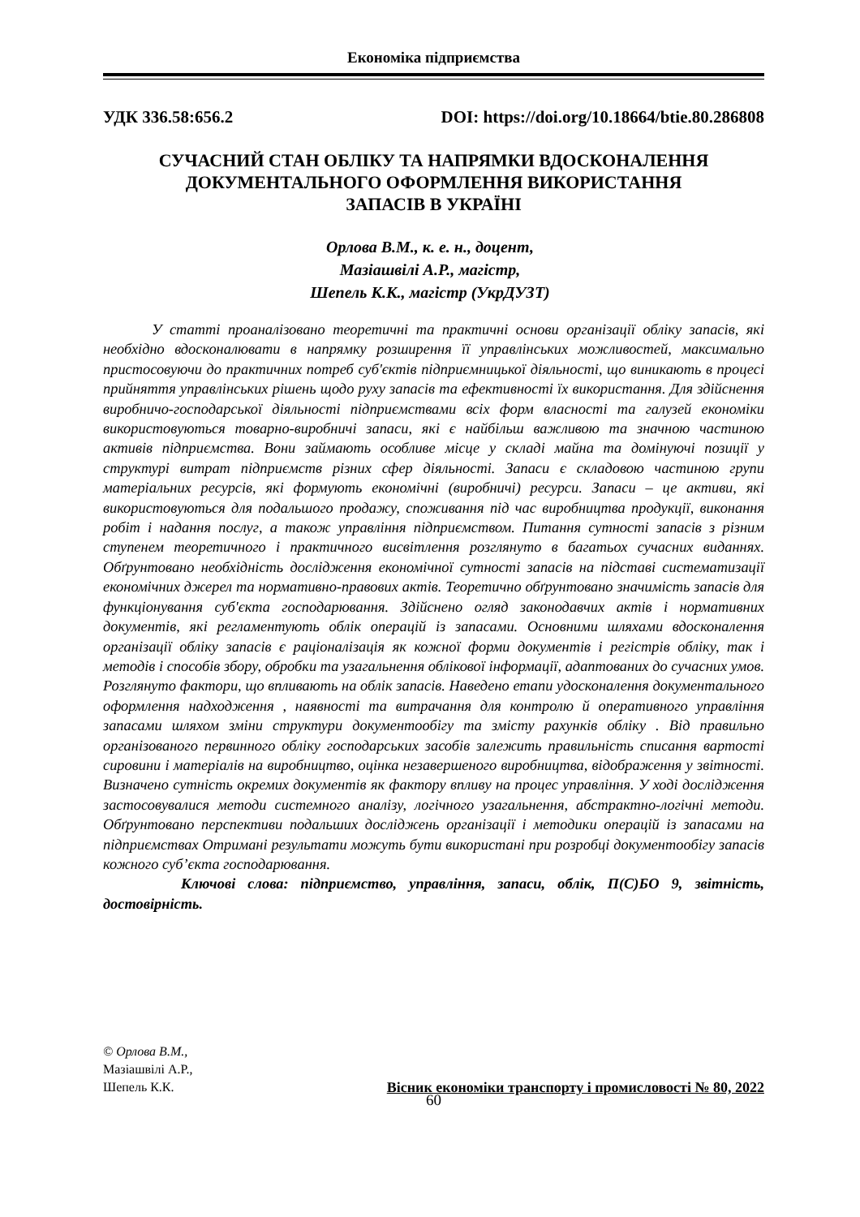Економіка підприємства
УДК 336.58:656.2 DOI: https://doi.org/10.18664/btie.80.286808
СУЧАСНИЙ СТАН ОБЛІКУ ТА НАПРЯМКИ ВДОСКОНАЛЕННЯ
ДОКУМЕНТАЛЬНОГО ОФОРМЛЕННЯ ВИКОРИСТАННЯ
ЗАПАСІВ В УКРАЇНІ
Орлова В.М., к. е. н., доцент,
Мазіашвілі А.Р., магістр,
Шепель К.К., магістр (УкрДУЗТ)
У статті проаналізовано теоретичні та практичні основи організації обліку запасів, які необхідно вдосконалювати в напрямку розширення її управлінських можливостей, максимально пристосовуючи до практичних потреб суб'єктів підприємницької діяльності, що виникають в процесі прийняття управлінських рішень щодо руху запасів та ефективності їх використання. Для здійснення виробничо-господарської діяльності підприємствами всіх форм власності та галузей економіки використовуються товарно-виробничі запаси, які є найбільш важливою та значною частиною активів підприємства. Вони займають особливе місце у складі майна та домінуючі позиції у структурі витрат підприємств різних сфер діяльності. Запаси є складовою частиною групи матеріальних ресурсів, які формують економічні (виробничі) ресурси. Запаси – це активи, які використовуються для подальшого продажу, споживання під час виробництва продукції, виконання робіт і надання послуг, а також управління підприємством. Питання сутності запасів з різним ступенем теоретичного і практичного висвітлення розглянуто в багатьох сучасних виданнях. Обґрунтовано необхідність дослідження економічної сутності запасів на підставі систематизації економічних джерел та нормативно-правових актів. Теоретично обґрунтовано значимість запасів для функціонування суб'єкта господарювання. Здійснено огляд законодавчих актів і нормативних документів, які регламентують облік операцій із запасами. Основними шляхами вдосконалення організації обліку запасів є раціоналізація як кожної форми документів і регістрів обліку, так і методів і способів збору, обробки та узагальнення облікової інформації, адаптованих до сучасних умов. Розглянуто фактори, що впливають на облік запасів. Наведено етапи удосконалення документального оформлення надходження , наявності та витрачання для контролю й оперативного управління запасами шляхом зміни структури документообігу та змісту рахунків обліку . Від правильно організованого первинного обліку господарських засобів залежить правильність списання вартості сировини і матеріалів на виробництво, оцінка незавершеного виробництва, відображення у звітності. Визначено сутність окремих документів як фактору впливу на процес управління. У ході дослідження застосовувалися методи системного аналізу, логічного узагальнення, абстрактно-логічні методи. Обґрунтовано перспективи подальших досліджень організації і методики операцій із запасами на підприємствах Отримані результати можуть бути використані при розробці документообігу запасів кожного суб’єкта господарювання.
Ключові слова: підприємство, управління, запаси, облік, П(С)БО 9, звітність, достовірність.
© Орлова В.М.,
Мазіашвілі А.Р.,
Шепель К.К.
Вісник економіки транспорту і промисловості № 80, 2022
60